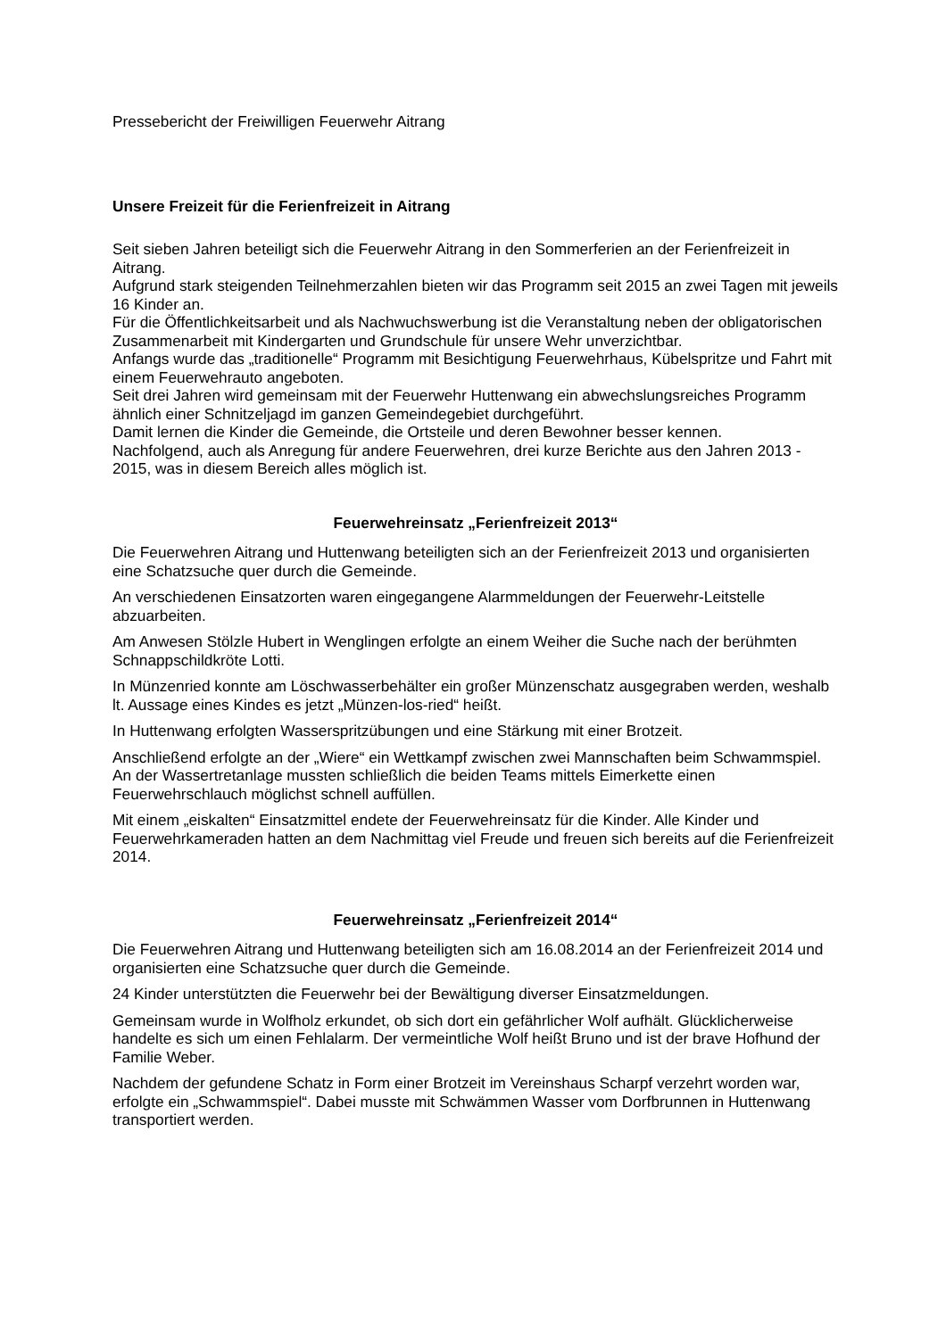Pressebericht der Freiwilligen Feuerwehr Aitrang
Unsere Freizeit für die Ferienfreizeit in Aitrang
Seit sieben Jahren beteiligt sich die Feuerwehr Aitrang in den Sommerferien an der Ferienfreizeit in Aitrang.
Aufgrund stark steigenden Teilnehmerzahlen bieten wir das Programm seit 2015 an zwei Tagen mit jeweils 16 Kinder an.
Für die Öffentlichkeitsarbeit und als Nachwuchswerbung ist die Veranstaltung neben der obligatorischen Zusammenarbeit mit Kindergarten und Grundschule für unsere Wehr unverzichtbar.
Anfangs wurde das „traditionelle“ Programm mit Besichtigung Feuerwehrhaus, Kübelspritze und Fahrt mit einem Feuerwehrauto angeboten.
Seit drei Jahren wird gemeinsam mit der Feuerwehr Huttenwang ein abwechslungsreiches Programm ähnlich einer Schnitzeljagd im ganzen Gemeindegebiet durchgeführt.
Damit lernen die Kinder die Gemeinde, die Ortsteile und deren Bewohner besser kennen.
Nachfolgend, auch als Anregung für andere Feuerwehren, drei kurze Berichte aus den Jahren 2013 - 2015, was in diesem Bereich alles möglich ist.
Feuerwehreinsatz „Ferienfreizeit 2013“
Die Feuerwehren Aitrang und Huttenwang beteiligten sich an der Ferienfreizeit 2013 und organisierten eine Schatzsuche quer durch die Gemeinde.
An verschiedenen Einsatzorten waren eingegangene Alarmmeldungen der Feuerwehr-Leitstelle abzuarbeiten.
Am Anwesen Stölzle Hubert in Wenglingen erfolgte an einem Weiher die Suche nach der berühmten Schnappschildkröte Lotti.
In Münzenried konnte am Löschwasserbehälter ein großer Münzenschatz ausgegraben werden, weshalb lt. Aussage eines Kindes es jetzt „Münzen-los-ried“ heißt.
In Huttenwang erfolgten Wasserspritzübungen und eine Stärkung mit einer Brotzeit.
Anschließend erfolgte an der „Wiere“ ein Wettkampf zwischen zwei Mannschaften beim Schwammspiel. An der Wassertretanlage mussten schließlich die beiden Teams mittels Eimerkette einen Feuerwehrschlauch möglichst schnell auffüllen.
Mit einem „eiskalten“ Einsatzmittel endete der Feuerwehreinsatz für die Kinder. Alle Kinder und Feuerwehrkameraden hatten an dem Nachmittag viel Freude und freuen sich bereits auf die Ferienfreizeit 2014.
Feuerwehreinsatz „Ferienfreizeit 2014“
Die Feuerwehren Aitrang und Huttenwang beteiligten sich am 16.08.2014 an der Ferienfreizeit 2014 und organisierten eine Schatzsuche quer durch die Gemeinde.
24 Kinder unterstützten die Feuerwehr bei der Bewältigung diverser Einsatzmeldungen.
Gemeinsam wurde in Wolfholz erkundet, ob sich dort ein gefährlicher Wolf aufhält. Glücklicherweise handelte es sich um einen Fehlalarm. Der vermeintliche Wolf heißt Bruno und ist der brave Hofhund der Familie Weber.
Nachdem der gefundene Schatz in Form einer Brotzeit im Vereinshaus Scharpf verzehrt worden war, erfolgte ein „Schwammspiel“. Dabei musste mit Schwämmen Wasser vom Dorfbrunnen in Huttenwang transportiert werden.